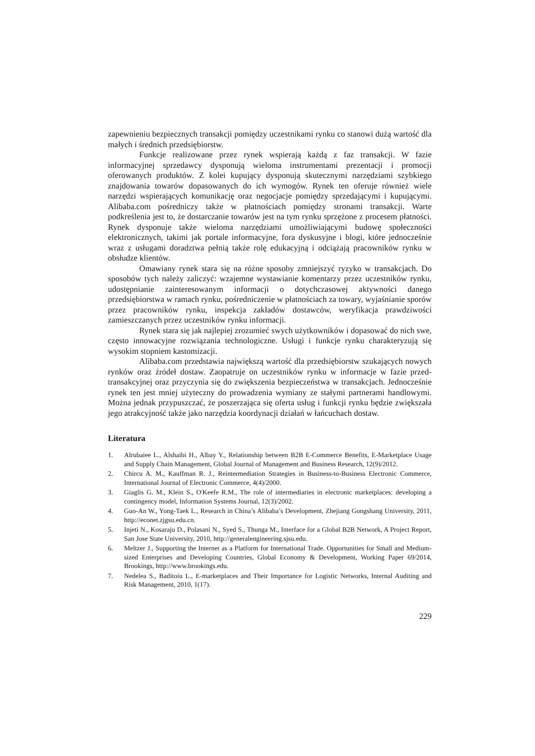zapewnieniu bezpiecznych transakcji pomiędzy uczestnikami rynku co stanowi dużą wartość dla małych i średnich przedsiębiorstw.
Funkcje realizowane przez rynek wspierają każdą z faz transakcji. W fazie informacyjnej sprzedawcy dysponują wieloma instrumentami prezentacji i promocji oferowanych produktów. Z kolei kupujący dysponują skutecznymi narzędziami szybkiego znajdowania towarów dopasowanych do ich wymogów. Rynek ten oferuje również wiele narzędzi wspierających komunikację oraz negocjacje pomiędzy sprzedającymi i kupującymi. Alibaba.com pośredniczy także w płatnościach pomiędzy stronami transakcji. Warte podkreślenia jest to, że dostarczanie towarów jest na tym rynku sprzężone z procesem płatności. Rynek dysponuje także wieloma narzędziami umożliwiającymi budowę społeczności elektronicznych, takimi jak portale informacyjne, fora dyskusyjne i blogi, które jednocześnie wraz z usługami doradztwa pełnią także rolę edukacyjną i odciążają pracowników rynku w obsłudze klientów.
Omawiany rynek stara się na różne sposoby zmniejszyć ryzyko w transakcjach. Do sposobów tych należy zaliczyć: wzajemne wystawianie komentarzy przez uczestników rynku, udostępnianie zainteresowanym informacji o dotychczasowej aktywności danego przedsiębiorstwa w ramach rynku, pośredniczenie w płatnościach za towary, wyjaśnianie sporów przez pracowników rynku, inspekcja zakładów dostawców, weryfikacja prawdziwości zamieszczanych przez uczestników rynku informacji.
Rynek stara się jak najlepiej zrozumieć swych użytkowników i dopasować do nich swe, często innowacyjne rozwiązania technologiczne. Usługi i funkcje rynku charakteryzują się wysokim stopniem kastomizacji.
Alibaba.com przedstawia największą wartość dla przedsiębiorstw szukających nowych rynków oraz źródeł dostaw. Zaopatruje on uczestników rynku w informacje w fazie przed-transakcyjnej oraz przyczynia się do zwiększenia bezpieczeństwa w transakcjach. Jednocześnie rynek ten jest mniej użyteczny do prowadzenia wymiany ze stałymi partnerami handlowymi. Można jednak przypuszczać, że poszerzająca się oferta usług i funkcji rynku będzie zwiększała jego atrakcyjność także jako narzędzia koordynacji działań w łańcuchach dostaw.
Literatura
1. Alrubaiee L., Alshaibi H., Albay Y., Relationship between B2B E-Commerce Benefits, E-Marketplace Usage and Supply Chain Management, Global Journal of Management and Business Research, 12(9)/2012.
2. Chircu A. M., Kauffman R. J., Reintermediation Strategies in Business-to-Business Electronic Commerce, International Journal of Electronic Commerce, 4(4)/2000.
3. Giaglis G. M., Klein S., O'Keefe R.M., The role of intermediaries in electronic marketplaces: developing a contingency model, Information Systems Journal, 12(3)/2002.
4. Guo-An W., Yong-Taek L., Research in China’s Alibaba’s Development, Zhejiang Gongshang University, 2011, http://econet.zjgsu.edu.cn.
5. Injeti N., Kosaraju D., Polasani N., Syed S., Thunga M., Interface for a Global B2B Network, A Project Report, San Jose State University, 2010, http://generalengineering.sjsu.edu.
6. Meltzer J., Supporting the Internet as a Platform for International Trade. Opportunities for Small and Medium-sized Enterprises and Developing Countries, Global Economy & Development, Working Paper 69/2014, Brookings, http://www.brookings.edu.
7. Nedelea S., Baditoiu L., E-marketplaces and Their Importance for Logistic Networks, Internal Auditing and Risk Management, 2010, 1(17).
229